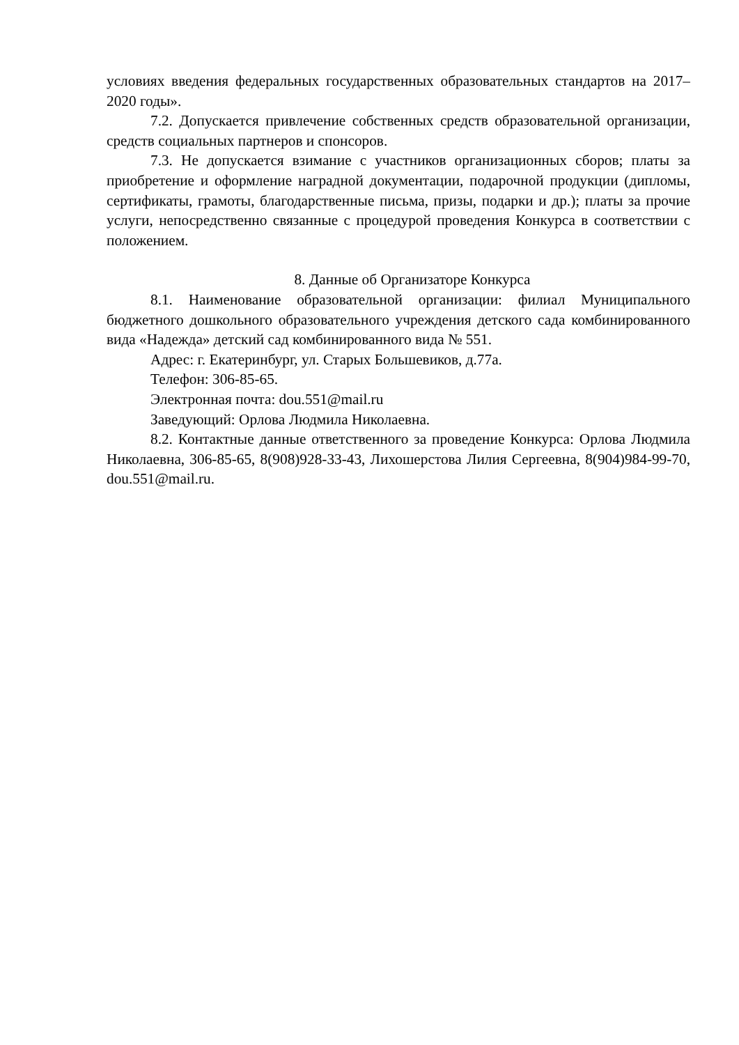условиях введения федеральных государственных образовательных стандартов на 2017–2020 годы».
7.2. Допускается привлечение собственных средств образовательной организации, средств социальных партнеров и спонсоров.
7.3. Не допускается взимание с участников организационных сборов; платы за приобретение и оформление наградной документации, подарочной продукции (дипломы, сертификаты, грамоты, благодарственные письма, призы, подарки и др.); платы за прочие услуги, непосредственно связанные с процедурой проведения Конкурса в соответствии с положением.
8. Данные об Организаторе Конкурса
8.1. Наименование образовательной организации: филиал Муниципального бюджетного дошкольного образовательного учреждения детского сада комбинированного вида «Надежда» детский сад комбинированного вида № 551.
Адрес: г. Екатеринбург, ул. Старых Большевиков, д.77а.
Телефон: 306-85-65.
Электронная почта: dou.551@mail.ru
Заведующий: Орлова Людмила Николаевна.
8.2. Контактные данные ответственного за проведение Конкурса: Орлова Людмила Николаевна, 306-85-65, 8(908)928-33-43, Лихошерстова Лилия Сергеевна, 8(904)984-99-70, dou.551@mail.ru.